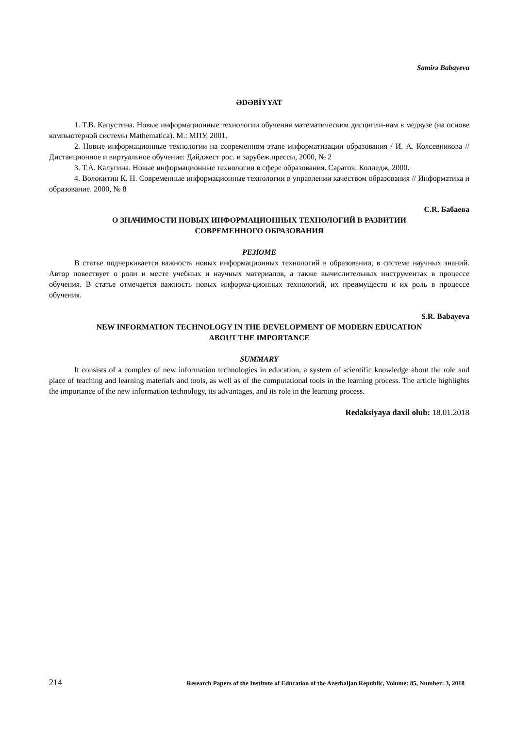Samirə Babayeva
ƏDƏBİYYAT
1. Т.В. Капустина. Новые информационные технологии обучения математическим дисципли-нам в медвузе (на основе компьютерной системы Mathematica). М.: МПУ, 2001.
2. Новые информационные технологии на современном этапе информатизации образования / И. А. Колсевникова // Дистанционное и виртуальное обучение: Дайджест рос. и зарубеж.прессы, 2000, № 2
3. Т.А. Калугина. Новые информационные технологии в сфере образования. Саратов: Колледж, 2000.
4. Волокитин К. Н. Современные информационные технологии в управлении качеством образования // Информатика и образование. 2000, № 8
C.R. Бабаева
О ЗНАЧИМОСТИ НОВЫХ ИНФОРМАЦИОННЫХ ТЕХНОЛОГИЙ В РАЗВИТИИ
СОВРЕМЕННОГО ОБРАЗОВАНИЯ
РЕЗЮМЕ
В статье подчеркивается важность новых информационных технологий в образовании, в системе научных знаний. Автор повествует о роли и месте учебных и научных материалов, а также вычислительных инструментах в процессе обучения. В статье отмечается важность новых информа-ционных технологий, их преимуществ и их роль в процессе обучения.
S.R. Babayeva
NEW INFORMATION TECHNOLOGY IN THE DEVELOPMENT OF MODERN EDUCATION
ABOUT THE IMPORTANCE
SUMMARY
It consists of a complex of new information technologies in education, a system of scientific knowledge about the role and place of teaching and learning materials and tools, as well as of the computational tools in the learning process. The article highlights the importance of the new information technology, its advantages, and its role in the learning process.
Redaksiyaya daxil olub: 18.01.2018
214 Research Papers of the Institute of Education of the Azerbaijan Republic, Volume: 85, Number: 3, 2018